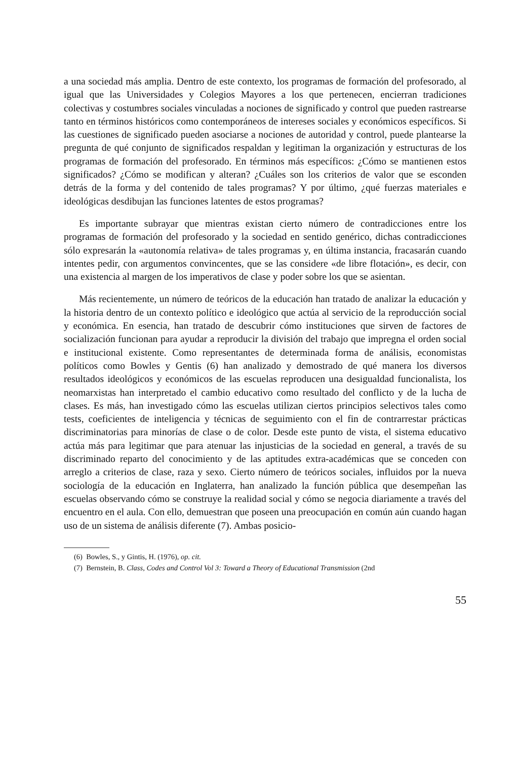a una sociedad más amplia. Dentro de este contexto, los programas de formación del profesorado, al igual que las Universidades y Colegios Mayores a los que pertenecen, encierran tradiciones colectivas y costumbres sociales vinculadas a nociones de significado y control que pueden rastrearse tanto en términos históricos como contemporáneos de intereses sociales y económicos específicos. Si las cuestiones de significado pueden asociarse a nociones de autoridad y control, puede plantearse la pregunta de qué conjunto de significados respaldan y legitiman la organización y estructuras de los programas de formación del profesorado. En términos más específicos: ¿Cómo se mantienen estos significados? ¿Cómo se modifican y alteran? ¿Cuáles son los criterios de valor que se esconden detrás de la forma y del contenido de tales programas? Y por último, ¿qué fuerzas materiales e ideológicas desdibujan las funciones latentes de estos programas?
Es importante subrayar que mientras existan cierto número de contradicciones entre los programas de formación del profesorado y la sociedad en sentido genérico, dichas contradicciones sólo expresarán la «autonomía relativa» de tales programas y, en última instancia, fracasarán cuando intentes pedir, con argumentos convincentes, que se las considere «de libre flotación», es decir, con una existencia al margen de los imperativos de clase y poder sobre los que se asientan.
Más recientemente, un número de teóricos de la educación han tratado de analizar la educación y la historia dentro de un contexto político e ideológico que actúa al servicio de la reproducción social y económica. En esencia, han tratado de descubrir cómo instituciones que sirven de factores de socialización funcionan para ayudar a reproducir la división del trabajo que impregna el orden social e institucional existente. Como representantes de determinada forma de análisis, economistas políticos como Bowles y Gentis (6) han analizado y demostrado de qué manera los diversos resultados ideológicos y económicos de las escuelas reproducen una desigualdad funcionalista, los neomarxistas han interpretado el cambio educativo como resultado del conflicto y de la lucha de clases. Es más, han investigado cómo las escuelas utilizan ciertos principios selectivos tales como tests, coeficientes de inteligencia y técnicas de seguimiento con el fin de contrarrestar prácticas discriminatorias para minorías de clase o de color. Desde este punto de vista, el sistema educativo actúa más para legitimar que para atenuar las injusticias de la sociedad en general, a través de su discriminado reparto del conocimiento y de las aptitudes extra-académicas que se conceden con arreglo a criterios de clase, raza y sexo. Cierto número de teóricos sociales, influidos por la nueva sociología de la educación en Inglaterra, han analizado la función pública que desempeñan las escuelas observando cómo se construye la realidad social y cómo se negocia diariamente a través del encuentro en el aula. Con ello, demuestran que poseen una preocupación en común aún cuando hagan uso de un sistema de análisis diferente (7). Ambas posicio-
(6) Bowles, S., y Gintis, H. (1976), op. cit.
(7) Bernstein, B. Class, Codes and Control Vol 3: Toward a Theory of Educational Transmission (2nd
55